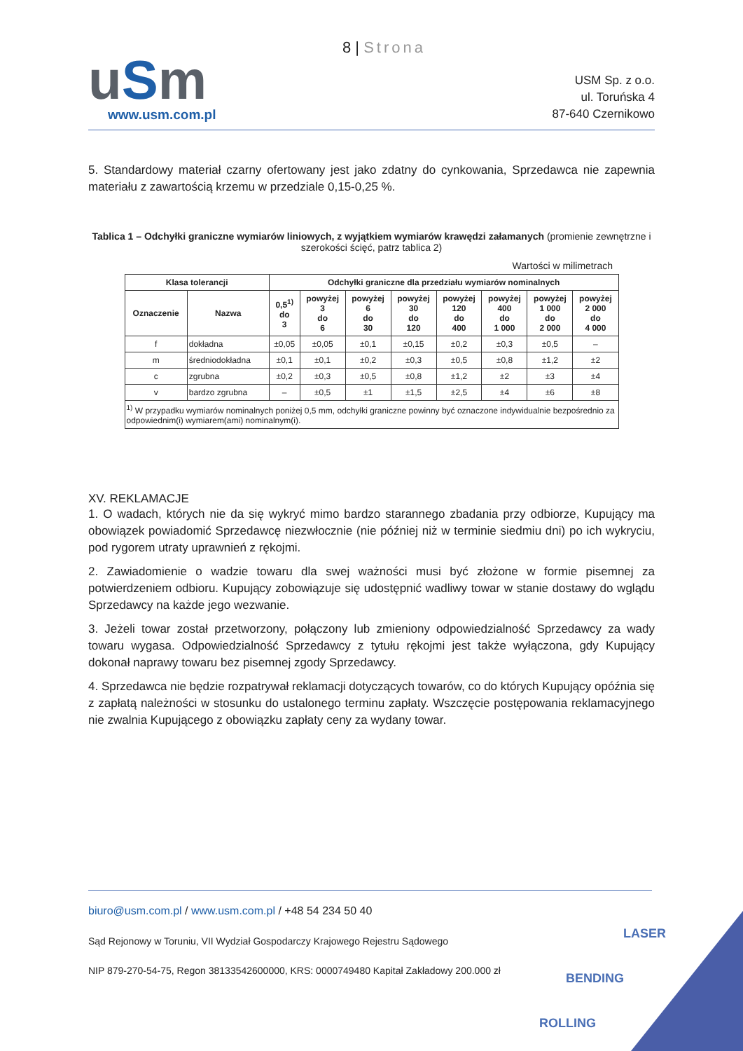uSm
www.usm.com.pl
8 | Strona
USM Sp. z o.o.
ul. Toruńska 4
87-640 Czernikowo
5. Standardowy materiał czarny ofertowany jest jako zdatny do cynkowania, Sprzedawca nie zapewnia materiału z zawartością krzemu w przedziale 0,15-0,25 %.
Tablica 1 – Odchyłki graniczne wymiarów liniowych, z wyjątkiem wymiarów krawędzi załamanych (promienie zewnętrzne i szerokości ścięć, patrz tablica 2)
Wartości w milimetrach
| Klasa tolerancji | | Odchyłki graniczne dla przedziału wymiarów nominalnych | | | | | | | |
| --- | --- | --- | --- | --- | --- | --- | --- | --- | --- |
| Oznaczenie | Nazwa | 0,5<sup>1)</sup> do 3 | powyżej 3 do 6 | powyżej 6 do 30 | powyżej 30 do 120 | powyżej 120 do 400 | powyżej 400 do 1 000 | powyżej 1 000 do 2 000 | powyżej 2 000 do 4 000 |
| f | dokładna | ±0,05 | ±0,05 | ±0,1 | ±0,15 | ±0,2 | ±0,3 | ±0,5 | – |
| m | średniodokładna | ±0,1 | ±0,1 | ±0,2 | ±0,3 | ±0,5 | ±0,8 | ±1,2 | ±2 |
| c | zgrubna | ±0,2 | ±0,3 | ±0,5 | ±0,8 | ±1,2 | ±2 | ±3 | ±4 |
| v | bardzo zgrubna | – | ±0,5 | ±1 | ±1,5 | ±2,5 | ±4 | ±6 | ±8 |
| <sup>1)</sup> W przypadku wymiarów nominalnych poniżej 0,5 mm, odchyłki graniczne powinny być oznaczone indywidualnie bezpośrednio za odpowiednim(i) wymiarem(ami) nominalnym(i). | | | | | | | | | |
XV. REKLAMACJE
1. O wadach, których nie da się wykryć mimo bardzo starannego zbadania przy odbiorze, Kupujący ma obowiązek powiadomić Sprzedawcę niezwłocznie (nie później niż w terminie siedmiu dni) po ich wykryciu, pod rygorem utraty uprawnień z rękojmi.
2. Zawiadomienie o wadzie towaru dla swej ważności musi być złożone w formie pisemnej za potwierdzeniem odbioru. Kupujący zobowiązuje się udostępnić wadliwy towar w stanie dostawy do wglądu Sprzedawcy na każde jego wezwanie.
3. Jeżeli towar został przetworzony, połączony lub zmieniony odpowiedzialność Sprzedawcy za wady towaru wygasa. Odpowiedzialność Sprzedawcy z tytułu rękojmi jest także wyłączona, gdy Kupujący dokonał naprawy towaru bez pisemnej zgody Sprzedawcy.
4. Sprzedawca nie będzie rozpatrywał reklamacji dotyczących towarów, co do których Kupujący opóźnia się z zapłatą należności w stosunku do ustalonego terminu zapłaty. Wszczęcie postępowania reklamacyjnego nie zwalnia Kupującego z obowiązku zapłaty ceny za wydany towar.
biuro@usm.com.pl / www.usm.com.pl / +48 54 234 50 40
Sąd Rejonowy w Toruniu, VII Wydział Gospodarczy Krajowego Rejestru Sądowego
NIP 879-270-54-75, Regon 38133542600000, KRS: 0000749480 Kapitał Zakładowy 200.000 zł
LASER
BENDING
ROLLING